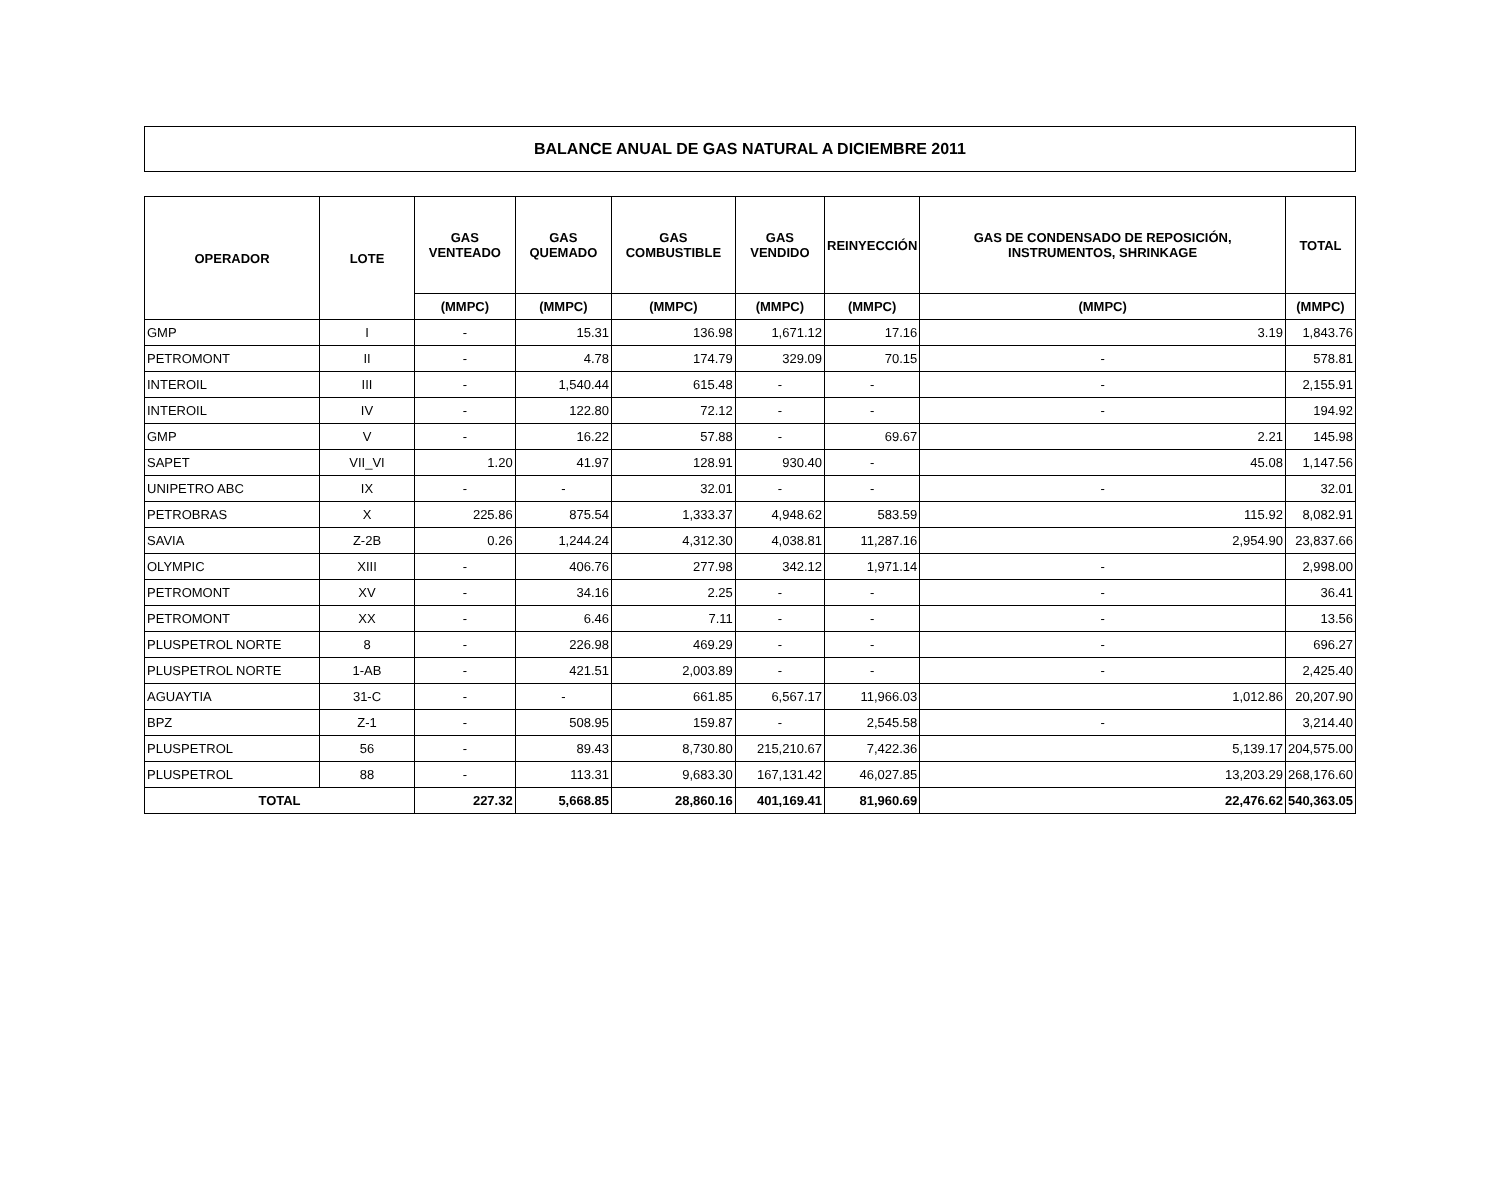BALANCE ANUAL DE GAS NATURAL A DICIEMBRE 2011
| OPERADOR | LOTE | GAS VENTEADO | GAS QUEMADO | GAS COMBUSTIBLE | GAS VENDIDO | REINYECCIÓN | GAS DE CONDENSADO DE REPOSICIÓN, INSTRUMENTOS, SHRINKAGE | TOTAL |
| --- | --- | --- | --- | --- | --- | --- | --- | --- |
| | | (MMPC) | (MMPC) | (MMPC) | (MMPC) | (MMPC) | (MMPC) | (MMPC) |
| GMP | I | - | 15.31 | 136.98 | 1,671.12 | 17.16 | 3.19 | 1,843.76 |
| PETROMONT | II | - | 4.78 | 174.79 | 329.09 | 70.15 | - | 578.81 |
| INTEROIL | III | - | 1,540.44 | 615.48 | - | - | - | 2,155.91 |
| INTEROIL | IV | - | 122.80 | 72.12 | - | - | - | 194.92 |
| GMP | V | - | 16.22 | 57.88 | - | 69.67 | 2.21 | 145.98 |
| SAPET | VII_VI | 1.20 | 41.97 | 128.91 | 930.40 | - | 45.08 | 1,147.56 |
| UNIPETRO ABC | IX | - | - | 32.01 | - | - | - | 32.01 |
| PETROBRAS | X | 225.86 | 875.54 | 1,333.37 | 4,948.62 | 583.59 | 115.92 | 8,082.91 |
| SAVIA | Z-2B | 0.26 | 1,244.24 | 4,312.30 | 4,038.81 | 11,287.16 | 2,954.90 | 23,837.66 |
| OLYMPIC | XIII | - | 406.76 | 277.98 | 342.12 | 1,971.14 | - | 2,998.00 |
| PETROMONT | XV | - | 34.16 | 2.25 | - | - | - | 36.41 |
| PETROMONT | XX | - | 6.46 | 7.11 | - | - | - | 13.56 |
| PLUSPETROL NORTE | 8 | - | 226.98 | 469.29 | - | - | - | 696.27 |
| PLUSPETROL NORTE | 1-AB | - | 421.51 | 2,003.89 | - | - | - | 2,425.40 |
| AGUAYTIA | 31-C | - | - | 661.85 | 6,567.17 | 11,966.03 | 1,012.86 | 20,207.90 |
| BPZ | Z-1 | - | 508.95 | 159.87 | - | 2,545.58 | - | 3,214.40 |
| PLUSPETROL | 56 | - | 89.43 | 8,730.80 | 215,210.67 | 7,422.36 | 5,139.17 | 204,575.00 |
| PLUSPETROL | 88 | - | 113.31 | 9,683.30 | 167,131.42 | 46,027.85 | 13,203.29 | 268,176.60 |
| TOTAL | | 227.32 | 5,668.85 | 28,860.16 | 401,169.41 | 81,960.69 | 22,476.62 | 540,363.05 |